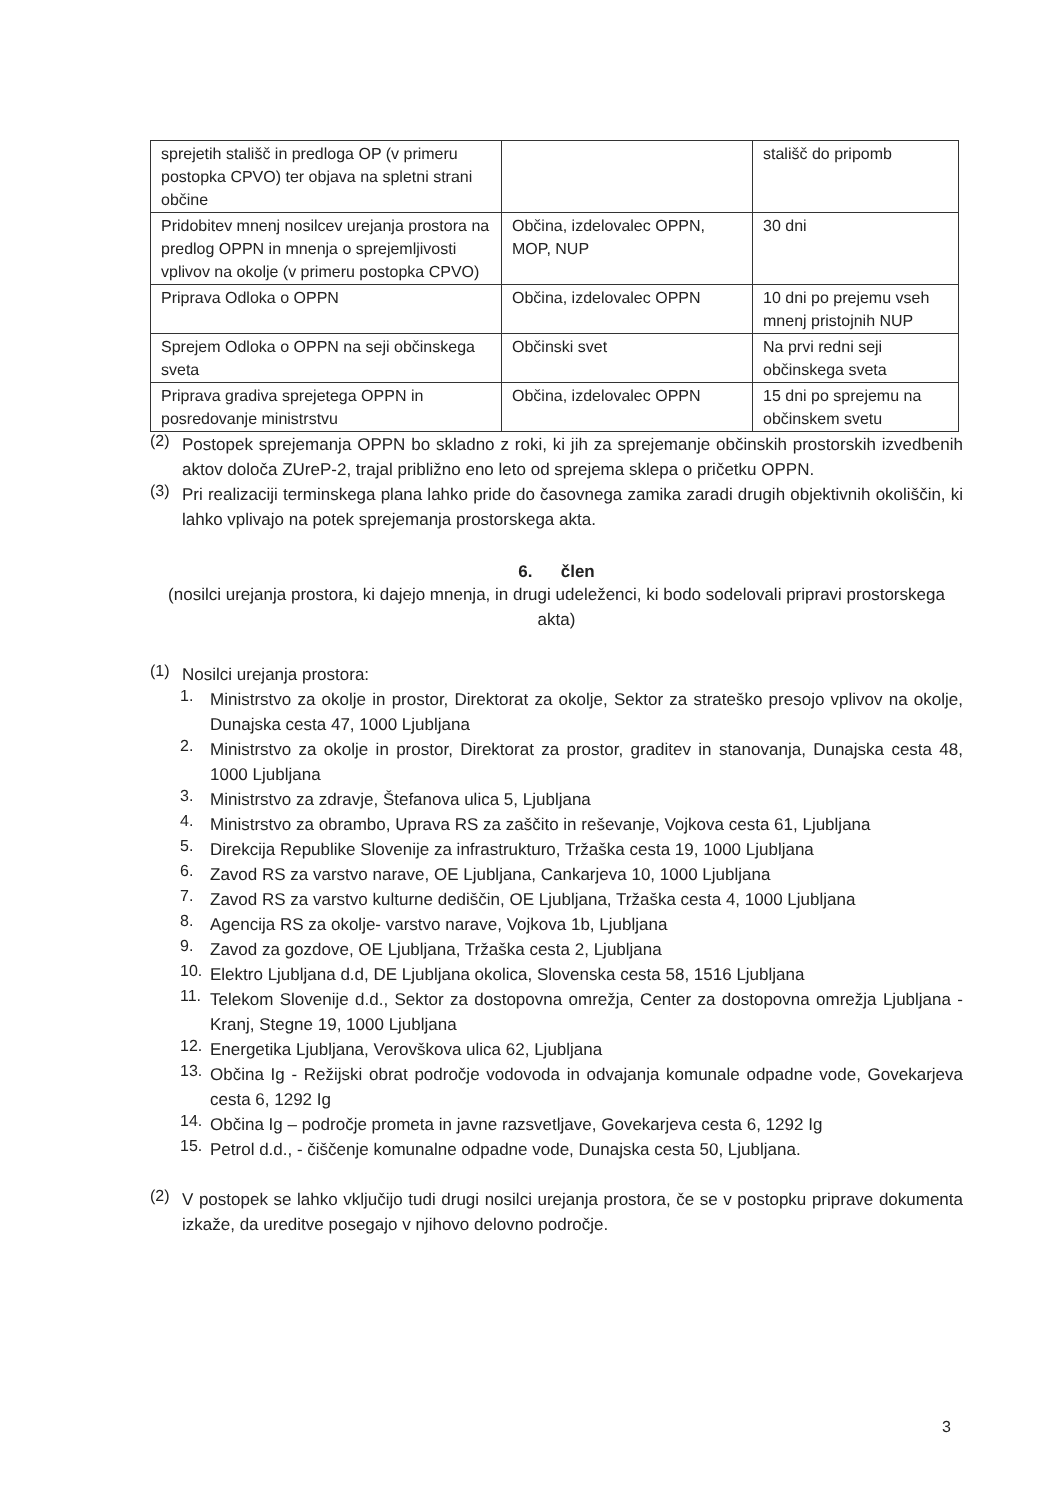| sprejetih stališč in predloga OP (v primeru postopka CPVO) ter objava na spletni strani občine | | stališč do pripomb |
| Pridobitev mnenj nosilcev urejanja prostora na predlog OPPN in mnenja o sprejemljivosti vplivov na okolje (v primeru postopka CPVO) | Občina, izdelovalec OPPN, MOP, NUP | 30 dni |
| Priprava Odloka o OPPN | Občina, izdelovalec OPPN | 10 dni po prejemu vseh mnenj pristojnih NUP |
| Sprejem Odloka o OPPN na seji občinskega sveta | Občinski svet | Na prvi redni seji občinskega sveta |
| Priprava gradiva sprejetega OPPN in posredovanje ministrstvu | Občina, izdelovalec OPPN | 15 dni po sprejemu na občinskem svetu |
(2)
Postopek sprejemanja OPPN bo skladno z roki, ki jih za sprejemanje občinskih prostorskih izvedbenih aktov določa ZUreP-2, trajal približno eno leto od sprejema sklepa o pričetku OPPN.
(3)
Pri realizaciji terminskega plana lahko pride do časovnega zamika zaradi drugih objektivnih okoliščin, ki lahko vplivajo na potek sprejemanja prostorskega akta.
6. člen
(nosilci urejanja prostora, ki dajejo mnenja, in drugi udeleženci, ki bodo sodelovali pripravi prostorskega akta)
(1)
Nosilci urejanja prostora:
1.
Ministrstvo za okolje in prostor, Direktorat za okolje, Sektor za strateško presojo vplivov na okolje, Dunajska cesta 47, 1000 Ljubljana
2.
Ministrstvo za okolje in prostor, Direktorat za prostor, graditev in stanovanja, Dunajska cesta 48, 1000 Ljubljana
3.
Ministrstvo za zdravje, Štefanova ulica 5, Ljubljana
4.
Ministrstvo za obrambo, Uprava RS za zaščito in reševanje, Vojkova cesta 61, Ljubljana
5.
Direkcija Republike Slovenije za infrastrukturo, Tržaška cesta 19, 1000 Ljubljana
6.
Zavod RS za varstvo narave, OE Ljubljana, Cankarjeva 10, 1000 Ljubljana
7.
Zavod RS za varstvo kulturne dediščin, OE Ljubljana, Tržaška cesta 4, 1000 Ljubljana
8.
Agencija RS za okolje- varstvo narave, Vojkova 1b, Ljubljana
9.
Zavod za gozdove, OE Ljubljana, Tržaška cesta 2, Ljubljana
10.
Elektro Ljubljana d.d, DE Ljubljana okolica, Slovenska cesta 58, 1516 Ljubljana
11.
Telekom Slovenije d.d., Sektor za dostopovna omrežja, Center za dostopovna omrežja Ljubljana - Kranj, Stegne 19, 1000 Ljubljana
12.
Energetika Ljubljana, Verovškova ulica 62, Ljubljana
13.
Občina Ig - Režijski obrat področje vodovoda in odvajanja komunale odpadne vode, Govekarjeva cesta 6, 1292 Ig
14.
Občina Ig – področje prometa in javne razsvetljave, Govekarjeva cesta 6, 1292 Ig
15.
Petrol d.d., - čiščenje komunalne odpadne vode, Dunajska cesta 50, Ljubljana.
(2)
V postopek se lahko vključijo tudi drugi nosilci urejanja prostora, če se v postopku priprave dokumenta izkaže, da ureditve posegajo v njihovo delovno področje.
3